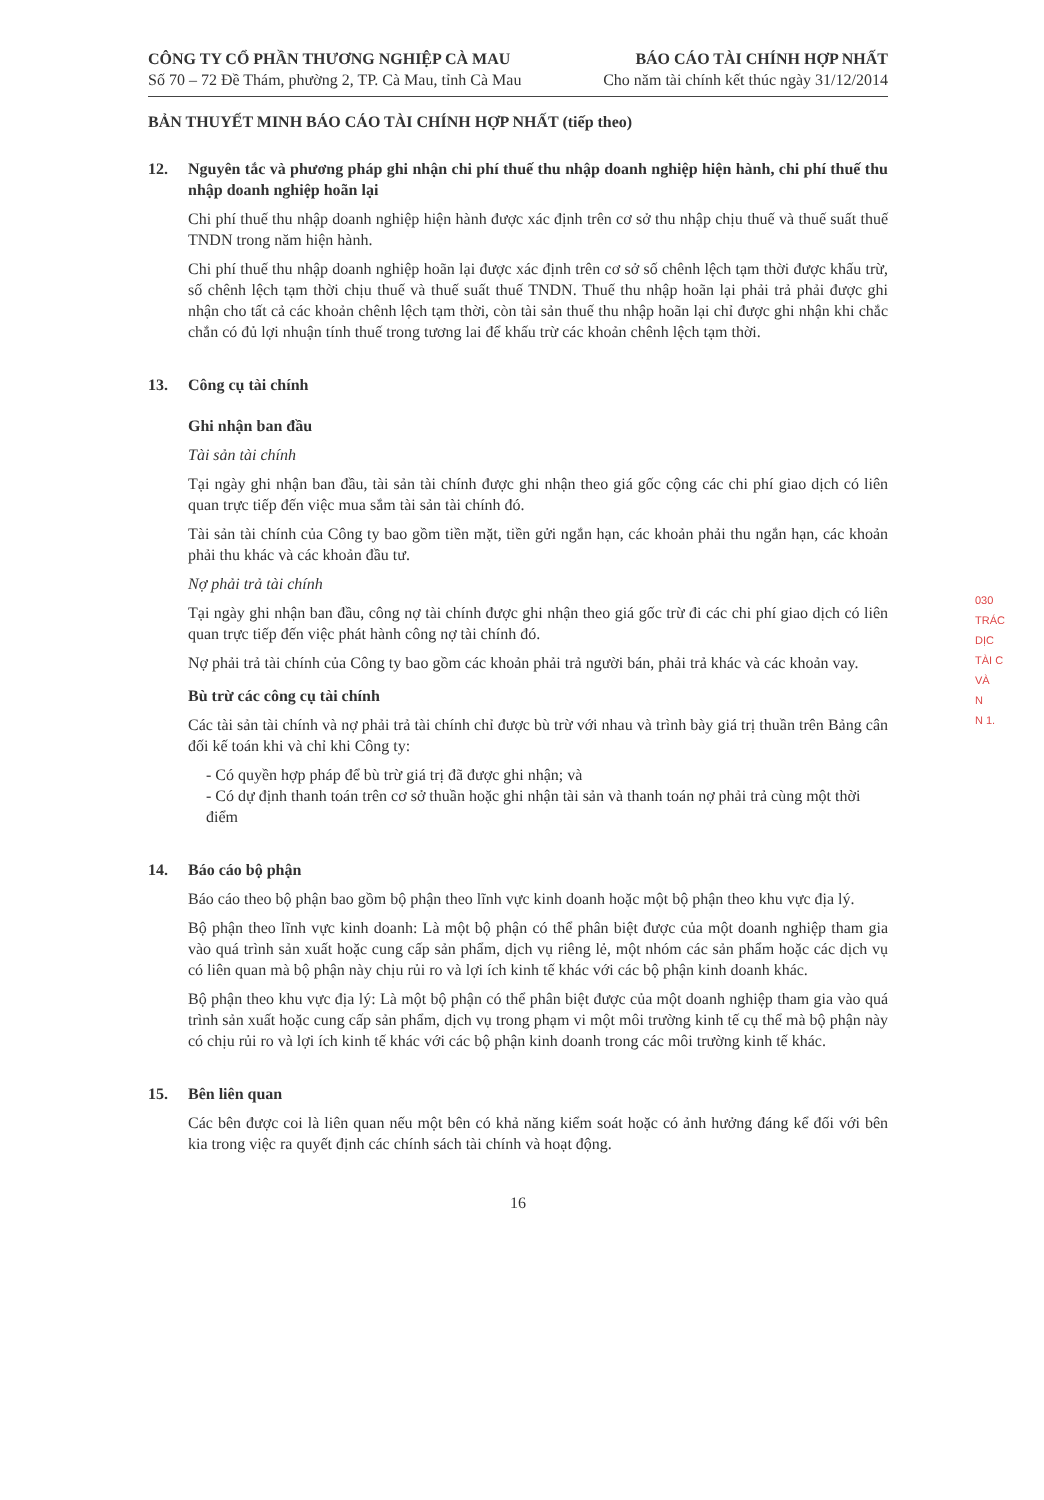CÔNG TY CỔ PHẦN THƯƠNG NGHIỆP CÀ MAU
Số 70 – 72 Đề Thám, phường 2, TP. Cà Mau, tỉnh Cà Mau
BÁO CÁO TÀI CHÍNH HỢP NHẤT
Cho năm tài chính kết thúc ngày 31/12/2014
BẢN THUYẾT MINH BÁO CÁO TÀI CHÍNH HỢP NHẤT (tiếp theo)
12. Nguyên tắc và phương pháp ghi nhận chi phí thuế thu nhập doanh nghiệp hiện hành, chi phí thuế thu nhập doanh nghiệp hoãn lại
Chi phí thuế thu nhập doanh nghiệp hiện hành được xác định trên cơ sở thu nhập chịu thuế và thuế suất thuế TNDN trong năm hiện hành.
Chi phí thuế thu nhập doanh nghiệp hoãn lại được xác định trên cơ sở số chênh lệch tạm thời được khấu trừ, số chênh lệch tạm thời chịu thuế và thuế suất thuế TNDN. Thuế thu nhập hoãn lại phải trả phải được ghi nhận cho tất cả các khoản chênh lệch tạm thời, còn tài sản thuế thu nhập hoãn lại chỉ được ghi nhận khi chắc chắn có đủ lợi nhuận tính thuế trong tương lai để khấu trừ các khoản chênh lệch tạm thời.
13. Công cụ tài chính
Ghi nhận ban đầu
Tài sản tài chính
Tại ngày ghi nhận ban đầu, tài sản tài chính được ghi nhận theo giá gốc cộng các chi phí giao dịch có liên quan trực tiếp đến việc mua sắm tài sản tài chính đó.
Tài sản tài chính của Công ty bao gồm tiền mặt, tiền gửi ngắn hạn, các khoản phải thu ngắn hạn, các khoản phải thu khác và các khoản đầu tư.
Nợ phải trả tài chính
Tại ngày ghi nhận ban đầu, công nợ tài chính được ghi nhận theo giá gốc trừ đi các chi phí giao dịch có liên quan trực tiếp đến việc phát hành công nợ tài chính đó.
Nợ phải trả tài chính của Công ty bao gồm các khoản phải trả người bán, phải trả khác và các khoản vay.
Bù trừ các công cụ tài chính
Các tài sản tài chính và nợ phải trả tài chính chỉ được bù trừ với nhau và trình bày giá trị thuần trên Bảng cân đối kế toán khi và chỉ khi Công ty:
- Có quyền hợp pháp để bù trừ giá trị đã được ghi nhận; và
- Có dự định thanh toán trên cơ sở thuần hoặc ghi nhận tài sản và thanh toán nợ phải trả cùng một thời điểm
14. Báo cáo bộ phận
Báo cáo theo bộ phận bao gồm bộ phận theo lĩnh vực kinh doanh hoặc một bộ phận theo khu vực địa lý.
Bộ phận theo lĩnh vực kinh doanh: Là một bộ phận có thể phân biệt được của một doanh nghiệp tham gia vào quá trình sản xuất hoặc cung cấp sản phẩm, dịch vụ riêng lẻ, một nhóm các sản phẩm hoặc các dịch vụ có liên quan mà bộ phận này chịu rủi ro và lợi ích kinh tế khác với các bộ phận kinh doanh khác.
Bộ phận theo khu vực địa lý: Là một bộ phận có thể phân biệt được của một doanh nghiệp tham gia vào quá trình sản xuất hoặc cung cấp sản phẩm, dịch vụ trong phạm vi một môi trường kinh tế cụ thể mà bộ phận này có chịu rủi ro và lợi ích kinh tế khác với các bộ phận kinh doanh trong các môi trường kinh tế khác.
15. Bên liên quan
Các bên được coi là liên quan nếu một bên có khả năng kiểm soát hoặc có ảnh hưởng đáng kể đối với bên kia trong việc ra quyết định các chính sách tài chính và hoạt động.
16
030
TRÁC
DỊC
TÀI C
VÀ
N
N 1.